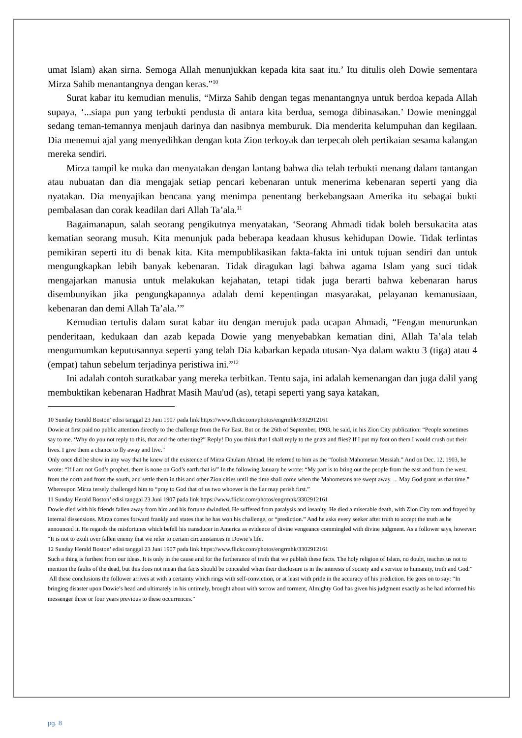umat Islam) akan sirna. Semoga Allah menunjukkan kepada kita saat itu.’ Itu ditulis oleh Dowie sementara Mirza Sahib menantangnya dengan keras.”<sup>10</sup>
Surat kabar itu kemudian menulis, “Mirza Sahib dengan tegas menantangnya untuk berdoa kepada Allah supaya, ‘...siapa pun yang terbukti pendusta di antara kita berdua, semoga dibinasakan.’ Dowie meninggal sedang teman-temannya menjauh darinya dan nasibnya memburuk. Dia menderita kelumpuhan dan kegilaan. Dia menemui ajal yang menyedihkan dengan kota Zion terkoyak dan terpecah oleh pertikaian sesama kalangan mereka sendiri.
Mirza tampil ke muka dan menyatakan dengan lantang bahwa dia telah terbukti menang dalam tantangan atau nubuatan dan dia mengajak setiap pencari kebenaran untuk menerima kebenaran seperti yang dia nyatakan. Dia menyajikan bencana yang menimpa penentang berkebangsaan Amerika itu sebagai bukti pembalasan dan corak keadilan dari Allah Ta’ala.<sup>11</sup>
Bagaimanapun, salah seorang pengikutnya menyatakan, ‘Seorang Ahmadi tidak boleh bersukacita atas kematian seorang musuh. Kita menunjuk pada beberapa keadaan khusus kehidupan Dowie. Tidak terlintas pemikiran seperti itu di benak kita. Kita mempublikasikan fakta-fakta ini untuk tujuan sendiri dan untuk mengungkapkan lebih banyak kebenaran. Tidak diragukan lagi bahwa agama Islam yang suci tidak mengajarkan manusia untuk melakukan kejahatan, tetapi tidak juga berarti bahwa kebenaran harus disembunyikan jika pengungkapannya adalah demi kepentingan masyarakat, pelayanan kemanusiaan, kebenaran dan demi Allah Ta’ala.’”
Kemudian tertulis dalam surat kabar itu dengan merujuk pada ucapan Ahmadi, “Fengan menurunkan penderitaan, kedukaan dan azab kepada Dowie yang menyebabkan kematian dini, Allah Ta’ala telah mengumumkan keputusannya seperti yang telah Dia kabarkan kepada utusan-Nya dalam waktu 3 (tiga) atau 4 (empat) tahun sebelum terjadinya peristiwa ini.”<sup>12</sup>
Ini adalah contoh suratkabar yang mereka terbitkan. Tentu saja, ini adalah kemenangan dan juga dalil yang membuktikan kebenaran Hadhrat Masih Mau'ud (as), tetapi seperti yang saya katakan,
10 Sunday Herald Boston’ edisi tanggal 23 Juni 1907 pada link https://www.flickr.com/photos/engrmhk/3302912161
Dowie at first paid no public attention directly to the challenge from the Far East. But on the 26th of September, 1903, he said, in his Zion City publication: “People sometimes say to me. ‘Why do you not reply to this, that and the other ting?” Reply! Do you think that I shall reply to the gnats and flies? If I put my foot on them I would crush out their lives. I give them a chance to fly away and live.”
Only once did he show in any way that he knew of the existence of Mirza Ghulam Ahmad. He referred to him as the “foolish Mahometan Messiah.” And on Dec. 12, 1903, he wrote: “If I am not God’s prophet, there is none on God’s earth that is/” In the following January he wrote: “My part is to bring out the people from the east and from the west, from the north and from the south, and settle them in this and other Zion cities until the time shall come when the Mahometans are swept away. ... May God grant us that time.” Whereupon Mirza tersely challenged him to “pray to God that of us two whoever is the liar may perish first.”
11 Sunday Herald Boston’ edisi tanggal 23 Juni 1907 pada link https://www.flickr.com/photos/engrmhk/3302912161
Dowie died with his friends fallen away from him and his fortune dwindled. He suffered from paralysis and insanity. He died a miserable death, with Zion City torn and frayed by internal dissensions. Mirza comes forward frankly and states that he has won his challenge, or “prediction.” And he asks every seeker after truth to accept the truth as he announced it. He regards the misfortunes which befell his transducer in America as evidence of divine vengeance commingled with divine judgment. As a follower says, however: “It is not to exult over fallen enemy that we refer to certain circumstances in Dowie’s life.
12 Sunday Herald Boston’ edisi tanggal 23 Juni 1907 pada link https://www.flickr.com/photos/engrmhk/3302912161
Such a thing is furthest from our ideas. It is only in the cause and for the furtherance of truth that we publish these facts. The holy religion of Islam, no doubt, teaches us not to mention the faults of the dead, but this does not mean that facts should be concealed when their disclosure is in the interests of society and a service to humanity, truth and God.”
All these conclusions the follower arrives at with a certainty which rings with self-conviction, or at least with pride in the accuracy of his prediction. He goes on to say: “In bringing disaster upon Dowie’s head and ultimately in his untimely, brought about with sorrow and torment, Almighty God has given his judgment exactly as he had informed his messenger three or four years previous to these occurrences.”
pg. 8